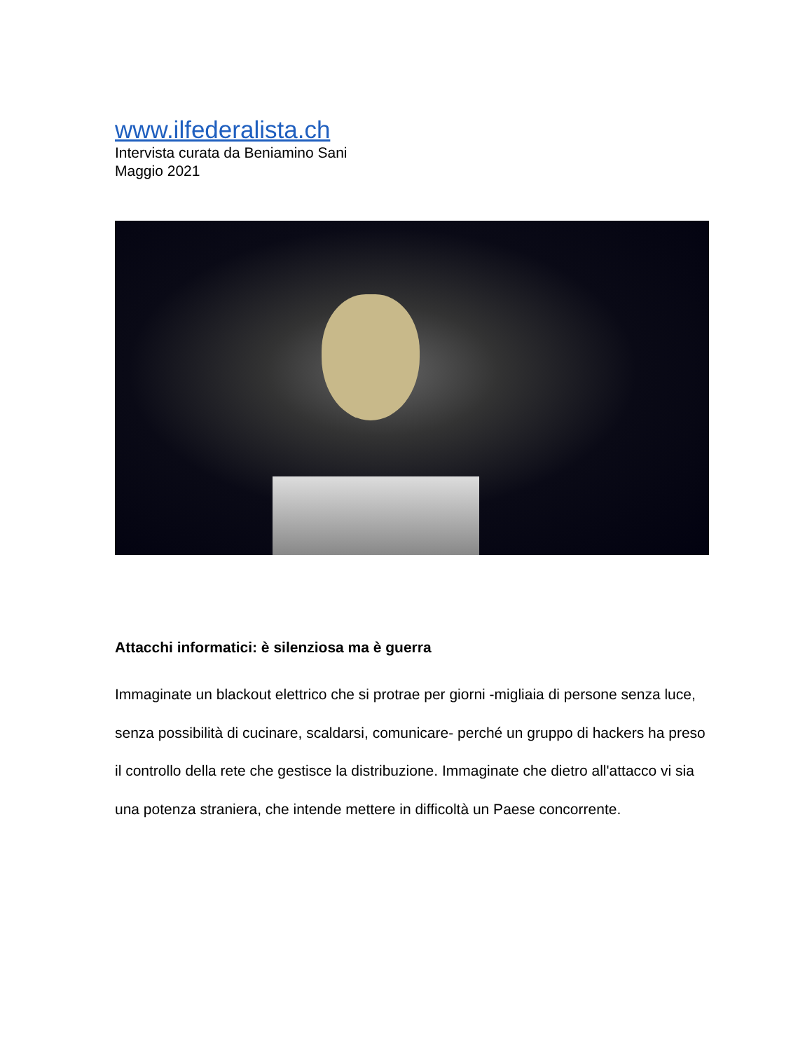www.ilfederalista.ch
Intervista curata da Beniamino Sani
Maggio 2021
Attacchi informatici: è silenziosa ma è guerra
Immaginate un blackout elettrico che si protrae per giorni -migliaia di persone senza luce, senza possibilità di cucinare, scaldarsi, comunicare- perché un gruppo di hackers ha preso il controllo della rete che gestisce la distribuzione. Immaginate che dietro all'attacco vi sia una potenza straniera, che intende mettere in difficoltà un Paese concorrente.